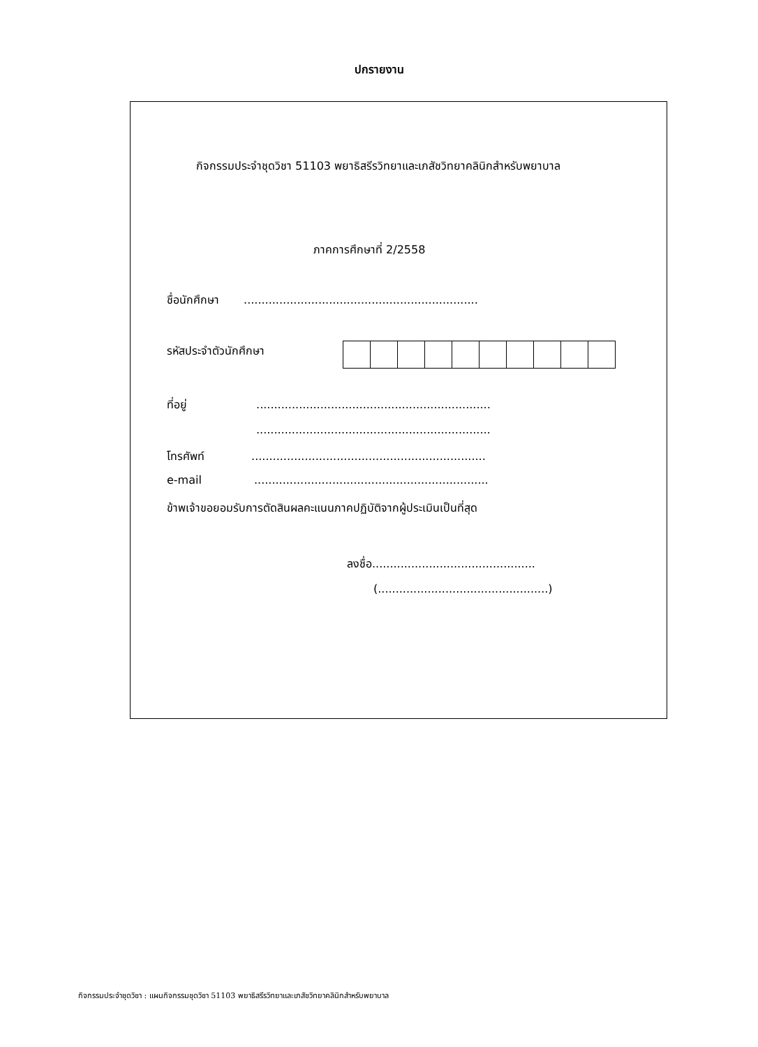ปกรายงาน
กิจกรรมประจำชุดวิชา 51103 พยาธิสรีรวิทยาและเภสัชวิทยาคลินิกสำหรับพยาบาล
ภาคการศึกษาที่ 2/2558
ชื่อนักศึกษา ..................................................................
รหัสประจำตัวนักศึกษา
ที่อยู่ ..................................................................
..................................................................
โทรศัพท์ ..................................................................
e-mail ..................................................................
ข้าพเจ้าขอยอมรับการตัดสินผลคะแนนภาคปฏิบัติจากผู้ประเมินเป็นที่สุด
ลงชื่อ..............................................
(................................................)
กิจกรรมประจำชุดวิชา : แผนกิจกรรมชุดวิชา 51103 พยาธิสรีรวิทยาและเภสัชวิทยาคลินิกสำหรับพยาบาล